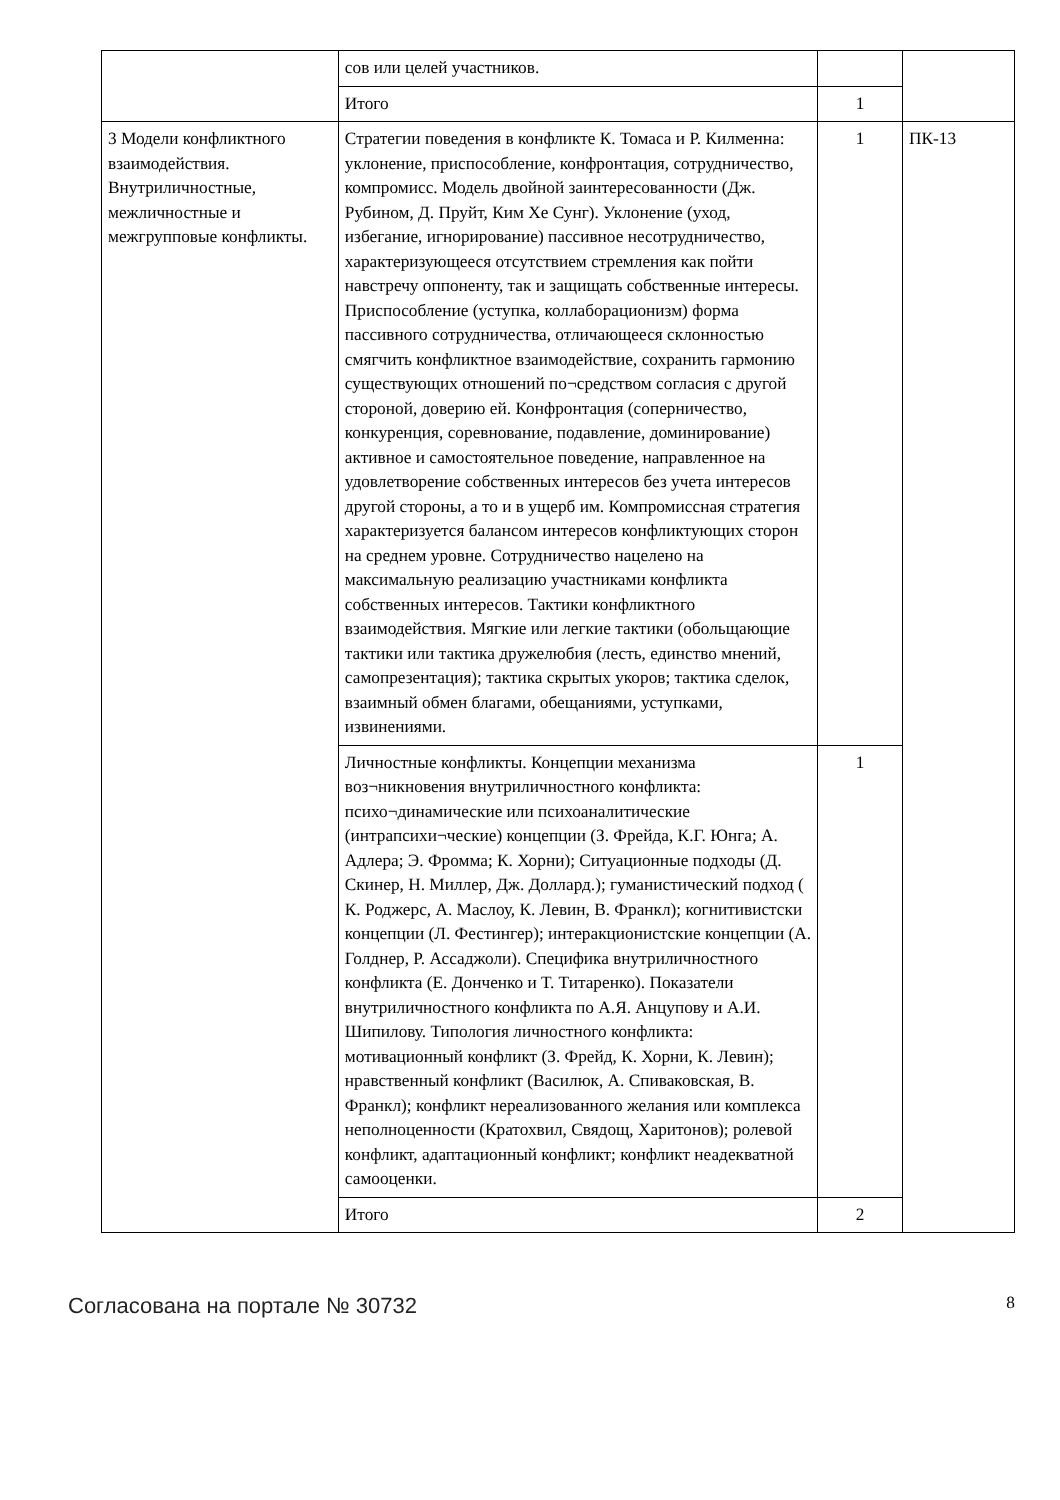| | сов или целей участников. | | |
| | Итого | 1 | |
| 3 Модели конфликтного взаимодействия. Внутриличностные, межличностные и межгрупповые конфликты. | Стратегии поведения в конфликте К. Томаса и Р. Килменна: уклонение, приспособление, конфронтация, сотрудничество, компромисс. Модель двойной заинтересованности (Дж. Рубином, Д. Пруйт, Ким Хе Сунг). Уклонение (уход, избегание, игнорирование) пассивное несотрудничество, характеризующееся отсутствием стремления как пойти навстречу оппоненту, так и защищать собственные интересы. Приспособление (уступка, коллаборационизм) форма пассивного сотрудничества, отличающееся склонностью смягчить конфликтное взаимодействие, сохранить гармонию существующих отношений по¬средством согласия с другой стороной, доверию ей. Конфронтация (соперничество, конкуренция, соревнование, подавление, доминирование) активное и самостоятельное поведение, направленное на удовлетворение собственных интересов без учета интересов другой стороны, а то и в ущерб им. Компромиссная стратегия характеризуется балансом интересов конфликтующих сторон на среднем уровне. Сотрудничество нацелено на максимальную реализацию участниками конфликта собственных интересов. Тактики конфликтного взаимодействия. Мягкие или легкие тактики (обольщающие тактики или тактика дружелюбия (лесть, единство мнений, самопрезентация); тактика скрытых укоров; тактика сделок, взаимный обмен благами, обещаниями, уступками, извинениями. | 1 | ПК-13 |
| | Личностные конфликты. Концепции механизма воз¬никновения внутриличностного конфликта: психо¬динамические или психоаналитические (интрапсихи¬ческие) концепции (З. Фрейда, К.Г. Юнга; А. Адлера; Э. Фромма; К. Хорни); Ситуационные подходы (Д. Скинер, Н. Миллер, Дж. Доллард.); гуманистический подход ( К. Роджерс, А. Маслоу, К. Левин, В. Франкл); когнитивистски концепции (Л. Фестингер); интеракционистские концепции (А. Голднер, Р. Ассаджоли). Специфика внутриличностного конфликта (Е. Донченко и Т. Титаренко). Показатели внутриличностного конфликта по А.Я. Анцупову и А.И. Шипилову. Типология личностного конфликта: мотивационный конфликт (З. Фрейд, К. Хорни, К. Левин); нравственный конфликт (Василюк, А. Спиваковская, В. Франкл); конфликт нереализованного желания или комплекса неполноценности (Кратохвил, Свядощ, Харитонов); ролевой конфликт, адаптационный конфликт; конфликт неадекватной самооценки. | 1 | |
| | Итого | 2 | |
Согласована на портале № 30732 8